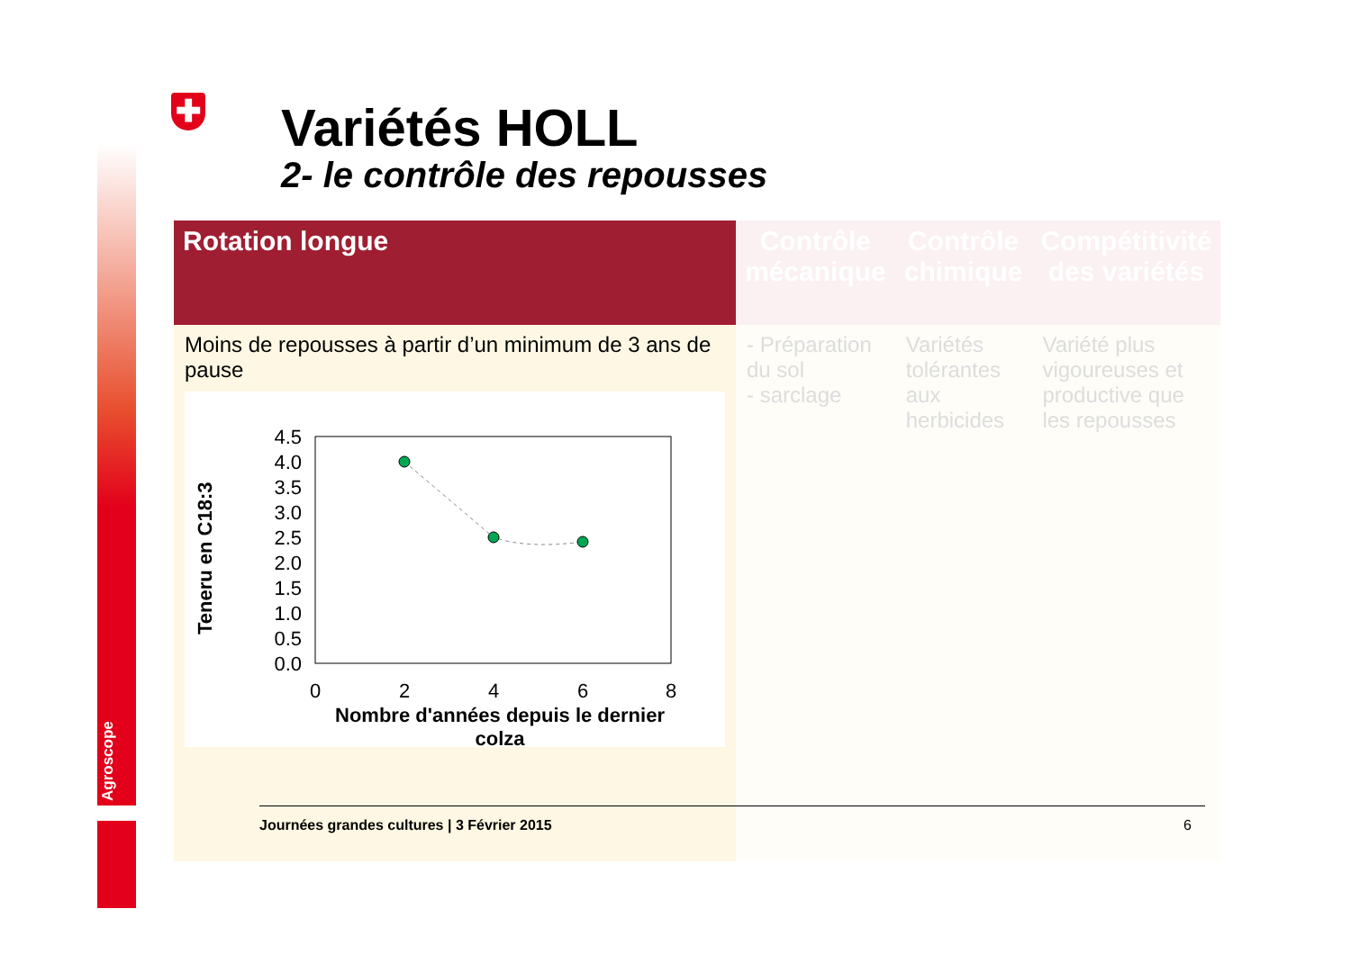Agroscope
✚ Variétés HOLL
2- le contrôle des repousses
| Rotation longue | Contrôle mécanique | Contrôle chimique | Compétitivité des variétés |
| --- | --- | --- | --- |
| Moins de repousses à partir d’un minimum de 3 ans de pause Teneru en C18:3 4.5 4.0 3.5 3.0 2.5 2.0 1.5 1.0 0.5 0.0 0 2 4 6 8 Nombre d'années depuis le dernier colza | - Préparation du sol - sarclage | Variétés tolérantes aux herbicides | Variété plus vigoureuses et productive que les repousses |
Journées grandes cultures | 3 Février 2015 6